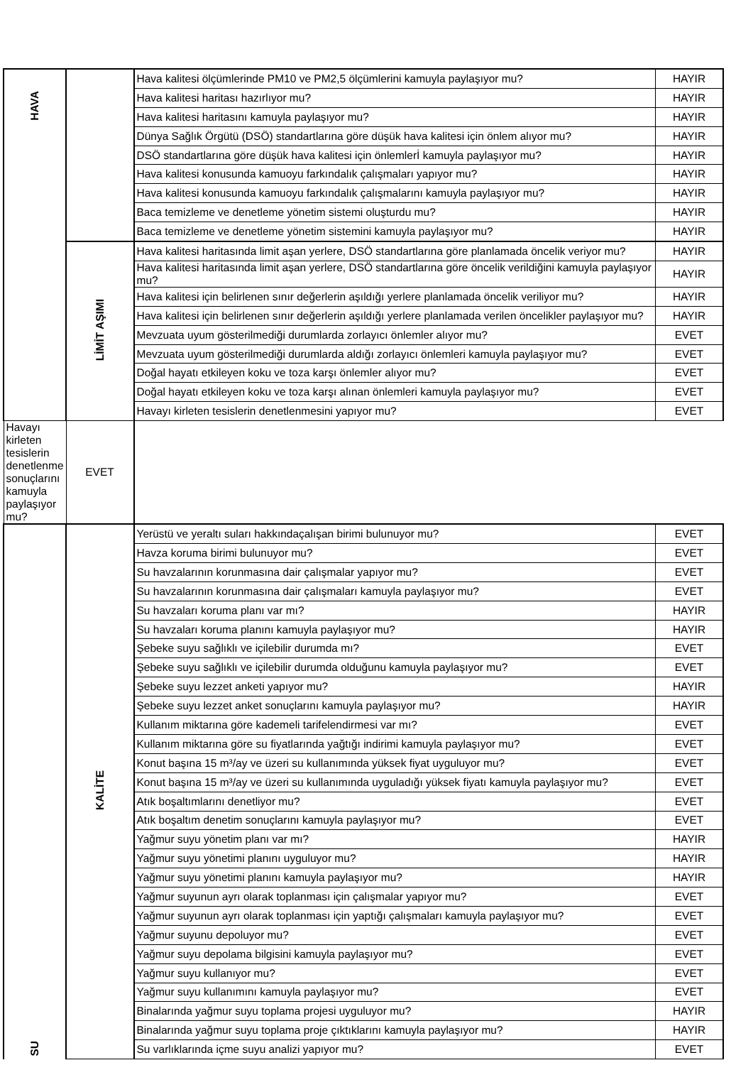| HAVA | | Hava kalitesi ölçümlerinde PM10 ve PM2,5 ölçümlerini kamuyla paylaşıyor mu? | HAYIR |
| | | Hava kalitesi haritası hazırlıyor mu? | HAYIR |
| | | Hava kalitesi haritasını kamuyla paylaşıyor mu? | HAYIR |
| | | Dünya Sağlık Örgütü (DSÖ) standartlarına göre düşük hava kalitesi için önlem alıyor mu? | HAYIR |
| | | DSÖ standartlarına göre düşük hava kalitesi için önlemlerİ kamuyla paylaşıyor mu? | HAYIR |
| | | Hava kalitesi konusunda kamuoyu farkındalık çalışmaları yapıyor mu? | HAYIR |
| | | Hava kalitesi konusunda kamuoyu farkındalık çalışmalarını kamuyla paylaşıyor mu? | HAYIR |
| | | Baca temizleme ve denetleme yönetim sistemi oluşturdu mu? | HAYIR |
| | | Baca temizleme ve denetleme yönetim sistemini kamuyla paylaşıyor mu? | HAYIR |
| | LİMİT AŞIMI | Hava kalitesi haritasında limit aşan yerlere, DSÖ standartlarına göre planlamada öncelik veriyor mu? | HAYIR |
| | | Hava kalitesi haritasında limit aşan yerlere, DSÖ standartlarına göre öncelik verildiğini kamuyla paylaşıyor mu? | HAYIR |
| | | Hava kalitesi için belirlenen sınır değerlerin aşıldığı yerlere planlamada öncelik veriliyor mu? | HAYIR |
| | | Hava kalitesi için belirlenen sınır değerlerin aşıldığı yerlere planlamada verilen öncelikler paylaşıyor mu? | HAYIR |
| | | Mevzuata uyum gösterilmediği durumlarda zorlayıcı önlemler alıyor mu? | EVET |
| | | Mevzuata uyum gösterilmediği durumlarda aldığı zorlayıcı önlemleri kamuyla paylaşıyor mu? | EVET |
| | | Doğal hayatı etkileyen koku ve toza karşı önlemler alıyor mu? | EVET |
| | | Doğal hayatı etkileyen koku ve toza karşı alınan önlemleri kamuyla paylaşıyor mu? | EVET |
| | | Havayı kirleten tesislerin denetlenmesini yapıyor mu? | EVET |
| Havayı kirleten tesislerin denetlenme sonuçlarını kamuyla paylaşıyor mu? | EVET | | |
| SU | KALİTE | Yerüstü ve yeraltı suları hakkındaçalışan birimi bulunuyor mu? | EVET |
| | | Havza koruma birimi bulunuyor mu? | EVET |
| | | Su havzalarının korunmasına dair çalışmalar yapıyor mu? | EVET |
| | | Su havzalarının korunmasına dair çalışmaları kamuyla paylaşıyor mu? | EVET |
| | | Su havzaları koruma planı var mı? | HAYIR |
| | | Su havzaları koruma planını kamuyla paylaşıyor mu? | HAYIR |
| | | Şebeke suyu sağlıklı ve içilebilir durumda mı? | EVET |
| | | Şebeke suyu sağlıklı ve içilebilir durumda olduğunu kamuyla paylaşıyor mu? | EVET |
| | | Şebeke suyu lezzet anketi yapıyor mu? | HAYIR |
| | | Şebeke suyu lezzet anket sonuçlarını kamuyla paylaşıyor mu? | HAYIR |
| | | Kullanım miktarına göre kademeli tarifelendirmesi var mı? | EVET |
| | | Kullanım miktarına göre su fiyatlarında yağtığı indirimi kamuyla paylaşıyor mu? | EVET |
| | | Konut başına 15 m³/ay ve üzeri su kullanımında yüksek fiyat uyguluyor mu? | EVET |
| | | Konut başına 15 m³/ay ve üzeri su kullanımında uyguladığı yüksek fiyatı kamuyla paylaşıyor mu? | EVET |
| | | Atık boşaltımlarını denetliyor mu? | EVET |
| | | Atık boşaltım denetim sonuçlarını kamuyla paylaşıyor mu? | EVET |
| | | Yağmur suyu yönetim planı var mı? | HAYIR |
| | | Yağmur suyu yönetimi planını uyguluyor mu? | HAYIR |
| | | Yağmur suyu yönetimi planını kamuyla paylaşıyor mu? | HAYIR |
| | | Yağmur suyunun ayrı olarak toplanması için çalışmalar yapıyor mu? | EVET |
| | | Yağmur suyunun ayrı olarak toplanması için yaptığı çalışmaları kamuyla paylaşıyor mu? | EVET |
| | | Yağmur suyunu depoluyor mu? | EVET |
| | | Yağmur suyu depolama bilgisini kamuyla paylaşıyor mu? | EVET |
| | | Yağmur suyu kullanıyor mu? | EVET |
| | | Yağmur suyu kullanımını kamuyla paylaşıyor mu? | EVET |
| | | Binalarında yağmur suyu toplama projesi uyguluyor mu? | HAYIR |
| | | Binalarında yağmur suyu toplama proje çıktıklarını kamuyla paylaşıyor mu? | HAYIR |
| | | Su varlıklarında içme suyu analizi yapıyor mu? | EVET |